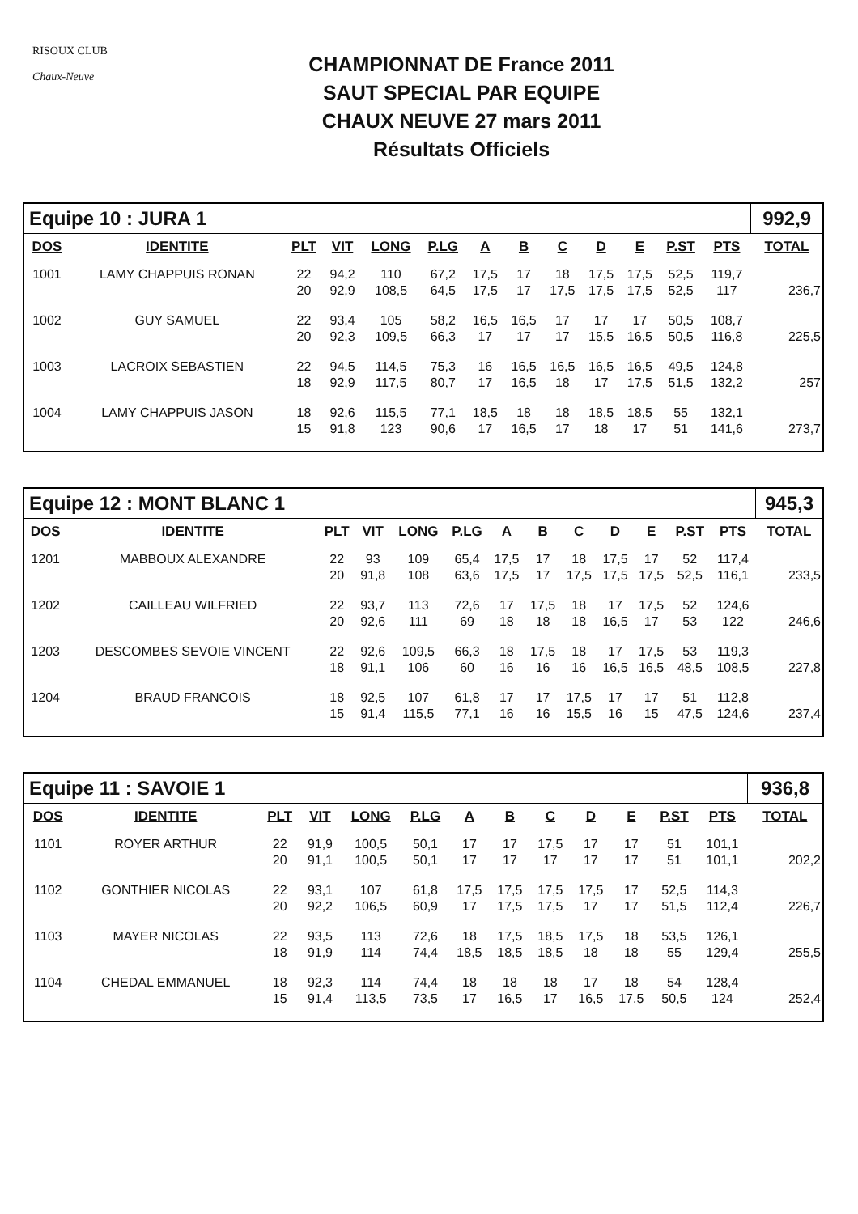RISOUX CLUB
Chaux-Neuve
CHAMPIONNAT DE France 2011
SAUT SPECIAL PAR EQUIPE
CHAUX NEUVE 27 mars 2011
Résultats Officiels
| Equipe 10 : JURA 1 | | | | | | | | | | | | | 992,9 |
| DOS | IDENTITE | PLT | VIT | LONG | P.LG | A | B | C | D | E | P.ST | PTS | TOTAL |
| 1001 | LAMY CHAPPUIS RONAN | 22 | 94,2 | 110 | 67,2 | 17,5 | 17 | 18 | 17,5 | 17,5 | 52,5 | 119,7 | |
| | | 20 | 92,9 | 108,5 | 64,5 | 17,5 | 17 | 17,5 | 17,5 | 17,5 | 52,5 | 117 | 236,7 |
| 1002 | GUY SAMUEL | 22 | 93,4 | 105 | 58,2 | 16,5 | 16,5 | 17 | 17 | 17 | 50,5 | 108,7 | |
| | | 20 | 92,3 | 109,5 | 66,3 | 17 | 17 | 17 | 15,5 | 16,5 | 50,5 | 116,8 | 225,5 |
| 1003 | LACROIX SEBASTIEN | 22 | 94,5 | 114,5 | 75,3 | 16 | 16,5 | 16,5 | 16,5 | 16,5 | 49,5 | 124,8 | |
| | | 18 | 92,9 | 117,5 | 80,7 | 17 | 16,5 | 18 | 17 | 17,5 | 51,5 | 132,2 | 257 |
| 1004 | LAMY CHAPPUIS JASON | 18 | 92,6 | 115,5 | 77,1 | 18,5 | 18 | 18 | 18,5 | 18,5 | 55 | 132,1 | |
| | | 15 | 91,8 | 123 | 90,6 | 17 | 16,5 | 17 | 18 | 17 | 51 | 141,6 | 273,7 |
| Equipe 12 : MONT BLANC 1 | | | | | | | | | | | | | 945,3 |
| DOS | IDENTITE | PLT | VIT | LONG | P.LG | A | B | C | D | E | P.ST | PTS | TOTAL |
| 1201 | MABBOUX ALEXANDRE | 22 | 93 | 109 | 65,4 | 17,5 | 17 | 18 | 17,5 | 17 | 52 | 117,4 | |
| | | 20 | 91,8 | 108 | 63,6 | 17,5 | 17 | 17,5 | 17,5 | 17,5 | 52,5 | 116,1 | 233,5 |
| 1202 | CAILLEAU WILFRIED | 22 | 93,7 | 113 | 72,6 | 17 | 17,5 | 18 | 17 | 17,5 | 52 | 124,6 | |
| | | 20 | 92,6 | 111 | 69 | 18 | 18 | 18 | 16,5 | 17 | 53 | 122 | 246,6 |
| 1203 | DESCOMBES SEVOIE VINCENT | 22 | 92,6 | 109,5 | 66,3 | 18 | 17,5 | 18 | 17 | 17,5 | 53 | 119,3 | |
| | | 18 | 91,1 | 106 | 60 | 16 | 16 | 16 | 16,5 | 16,5 | 48,5 | 108,5 | 227,8 |
| 1204 | BRAUD FRANCOIS | 18 | 92,5 | 107 | 61,8 | 17 | 17 | 17,5 | 17 | 17 | 51 | 112,8 | |
| | | 15 | 91,4 | 115,5 | 77,1 | 16 | 16 | 15,5 | 16 | 15 | 47,5 | 124,6 | 237,4 |
| Equipe 11 : SAVOIE 1 | | | | | | | | | | | | | 936,8 |
| DOS | IDENTITE | PLT | VIT | LONG | P.LG | A | B | C | D | E | P.ST | PTS | TOTAL |
| 1101 | ROYER ARTHUR | 22 | 91,9 | 100,5 | 50,1 | 17 | 17 | 17,5 | 17 | 17 | 51 | 101,1 | |
| | | 20 | 91,1 | 100,5 | 50,1 | 17 | 17 | 17 | 17 | 17 | 51 | 101,1 | 202,2 |
| 1102 | GONTHIER NICOLAS | 22 | 93,1 | 107 | 61,8 | 17,5 | 17,5 | 17,5 | 17,5 | 17 | 52,5 | 114,3 | |
| | | 20 | 92,2 | 106,5 | 60,9 | 17 | 17,5 | 17,5 | 17 | 17 | 51,5 | 112,4 | 226,7 |
| 1103 | MAYER NICOLAS | 22 | 93,5 | 113 | 72,6 | 18 | 17,5 | 18,5 | 17,5 | 18 | 53,5 | 126,1 | |
| | | 18 | 91,9 | 114 | 74,4 | 18,5 | 18,5 | 18,5 | 18 | 18 | 55 | 129,4 | 255,5 |
| 1104 | CHEDAL EMMANUEL | 18 | 92,3 | 114 | 74,4 | 18 | 18 | 18 | 17 | 18 | 54 | 128,4 | |
| | | 15 | 91,4 | 113,5 | 73,5 | 17 | 16,5 | 17 | 16,5 | 17,5 | 50,5 | 124 | 252,4 |